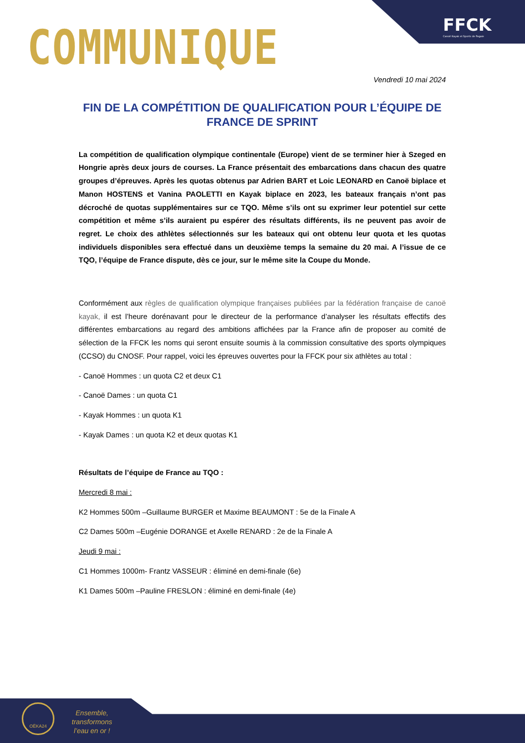FFCK
Canoë Kayak et Sports de Pagaie
COMMUNIQUE
Vendredi 10 mai 2024
FIN DE LA COMPÉTITION DE QUALIFICATION POUR L’ÉQUIPE DE FRANCE DE SPRINT
La compétition de qualification olympique continentale (Europe) vient de se terminer hier à Szeged en Hongrie après deux jours de courses. La France présentait des embarcations dans chacun des quatre groupes d’épreuves. Après les quotas obtenus par Adrien BART et Loic LEONARD en Canoë biplace et Manon HOSTENS et Vanina PAOLETTI en Kayak biplace en 2023, les bateaux français n’ont pas décroché de quotas supplémentaires sur ce TQO. Même s’ils ont su exprimer leur potentiel sur cette compétition et même s’ils auraient pu espérer des résultats différents, ils ne peuvent pas avoir de regret. Le choix des athlètes sélectionnés sur les bateaux qui ont obtenu leur quota et les quotas individuels disponibles sera effectué dans un deuxième temps la semaine du 20 mai. A l’issue de ce TQO, l’équipe de France dispute, dès ce jour, sur le même site la Coupe du Monde.
Conformément aux règles de qualification olympique françaises publiées par la fédération française de canoë kayak, il est l’heure dorénavant pour le directeur de la performance d’analyser les résultats effectifs des différentes embarcations au regard des ambitions affichées par la France afin de proposer au comité de sélection de la FFCK les noms qui seront ensuite soumis à la commission consultative des sports olympiques (CCSO) du CNOSF. Pour rappel, voici les épreuves ouvertes pour la FFCK pour six athlètes au total :
- Canoë Hommes : un quota C2 et deux C1
- Canoë Dames : un quota C1
- Kayak Hommes : un quota K1
- Kayak Dames : un quota K2 et deux quotas K1
Résultats de l’équipe de France au TQO :
Mercredi 8 mai :
K2 Hommes 500m –Guillaume BURGER et Maxime BEAUMONT : 5e de la Finale A
C2 Dames 500m –Eugénie DORANGE et Axelle RENARD : 2e de la Finale A
Jeudi 9 mai :
C1 Hommes 1000m- Frantz VASSEUR : éliminé en demi-finale (6e)
K1 Dames 500m –Pauline FRESLON : éliminé en demi-finale (4e)
OËKA24
Ensemble,
transformons
l’eau en or !